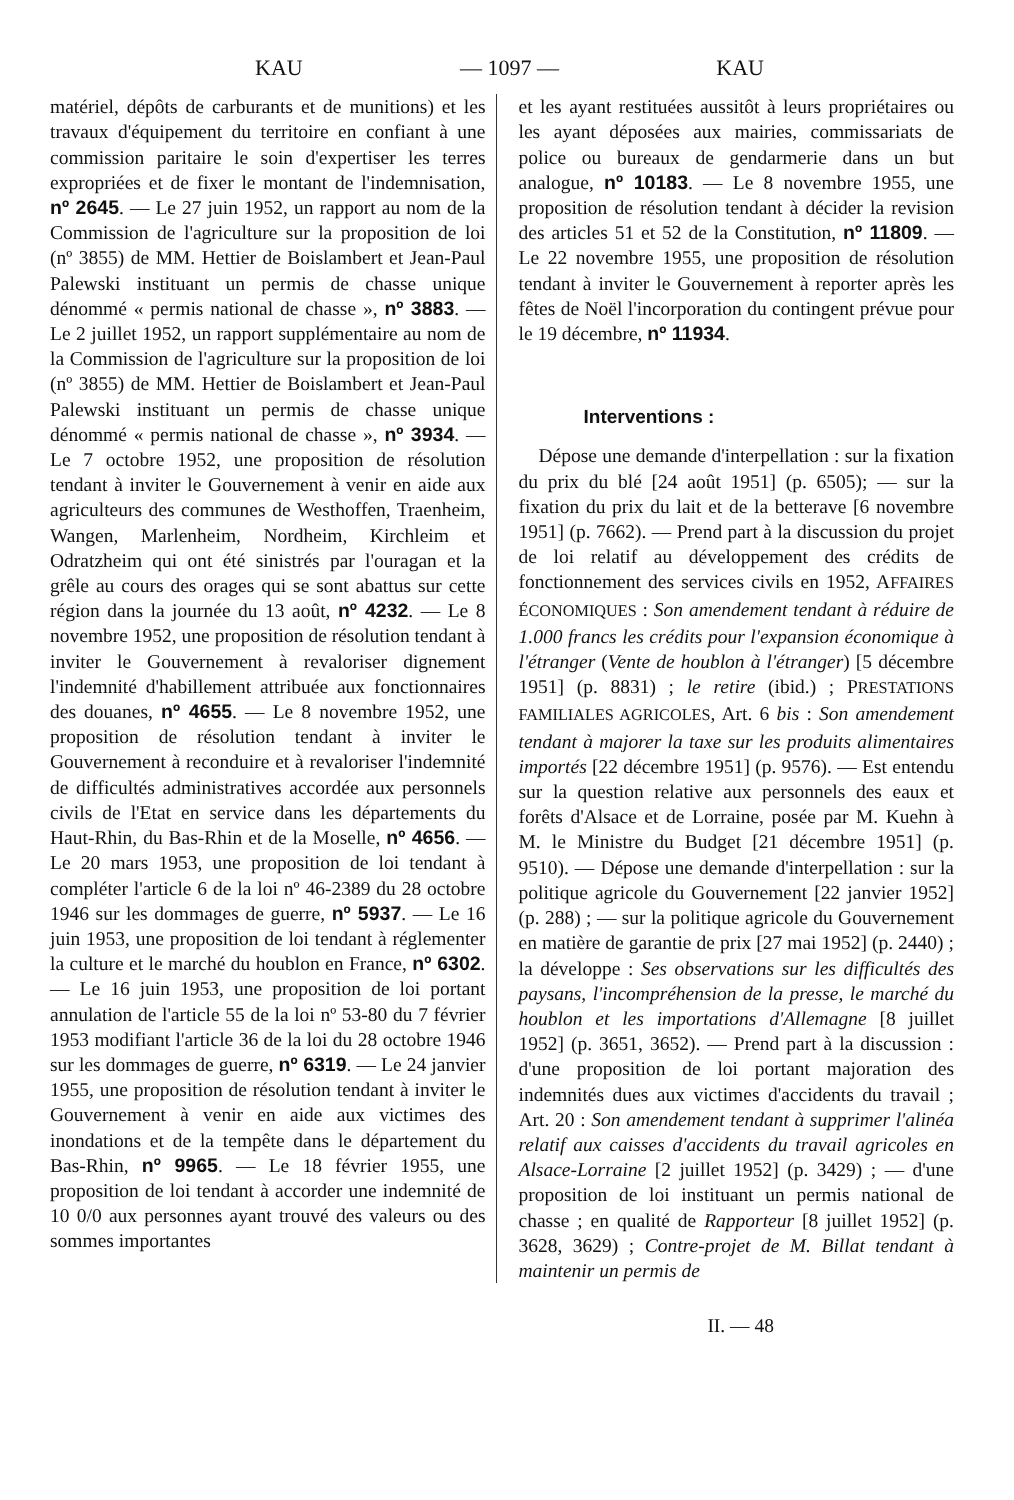KAU — 1097 — KAU
matériel, dépôts de carburants et de munitions) et les travaux d'équipement du territoire en confiant à une commission paritaire le soin d'expertiser les terres expropriées et de fixer le montant de l'indemnisation, nº 2645. — Le 27 juin 1952, un rapport au nom de la Commission de l'agriculture sur la proposition de loi (nº 3855) de MM. Hettier de Boislambert et Jean-Paul Palewski instituant un permis de chasse unique dénommé « permis national de chasse », nº 3883. — Le 2 juillet 1952, un rapport supplémentaire au nom de la Commission de l'agriculture sur la proposition de loi (nº 3855) de MM. Hettier de Boislambert et Jean-Paul Palewski instituant un permis de chasse unique dénommé « permis national de chasse », nº 3934. — Le 7 octobre 1952, une proposition de résolution tendant à inviter le Gouvernement à venir en aide aux agriculteurs des communes de Westhoffen, Traenheim, Wangen, Marlenheim, Nordheim, Kirchleim et Odratzheim qui ont été sinistrés par l'ouragan et la grêle au cours des orages qui se sont abattus sur cette région dans la journée du 13 août, nº 4232. — Le 8 novembre 1952, une proposition de résolution tendant à inviter le Gouvernement à revaloriser dignement l'indemnité d'habillement attribuée aux fonctionnaires des douanes, nº 4655. — Le 8 novembre 1952, une proposition de résolution tendant à inviter le Gouvernement à reconduire et à revaloriser l'indemnité de difficultés administratives accordée aux personnels civils de l'Etat en service dans les départements du Haut-Rhin, du Bas-Rhin et de la Moselle, nº 4656. — Le 20 mars 1953, une proposition de loi tendant à compléter l'article 6 de la loi nº 46-2389 du 28 octobre 1946 sur les dommages de guerre, nº 5937. — Le 16 juin 1953, une proposition de loi tendant à réglementer la culture et le marché du houblon en France, nº 6302. — Le 16 juin 1953, une proposition de loi portant annulation de l'article 55 de la loi nº 53-80 du 7 février 1953 modifiant l'article 36 de la loi du 28 octobre 1946 sur les dommages de guerre, nº 6319. — Le 24 janvier 1955, une proposition de résolution tendant à inviter le Gouvernement à venir en aide aux victimes des inondations et de la tempête dans le département du Bas-Rhin, nº 9965. — Le 18 février 1955, une proposition de loi tendant à accorder une indemnité de 10 0/0 aux personnes ayant trouvé des valeurs ou des sommes importantes
et les ayant restituées aussitôt à leurs propriétaires ou les ayant déposées aux mairies, commissariats de police ou bureaux de gendarmerie dans un but analogue, nº 10183. — Le 8 novembre 1955, une proposition de résolution tendant à décider la revision des articles 51 et 52 de la Constitution, nº 11809. — Le 22 novembre 1955, une proposition de résolution tendant à inviter le Gouvernement à reporter après les fêtes de Noël l'incorporation du contingent prévue pour le 19 décembre, nº 11934.
Interventions :
Dépose une demande d'interpellation : sur la fixation du prix du blé [24 août 1951] (p. 6505); — sur la fixation du prix du lait et de la betterave [6 novembre 1951] (p. 7662). — Prend part à la discussion du projet de loi relatif au développement des crédits de fonctionnement des services civils en 1952, AFFAIRES ÉCONOMIQUES : Son amendement tendant à réduire de 1.000 francs les crédits pour l'expansion économique à l'étranger (Vente de houblon à l'étranger) [5 décembre 1951] (p. 8831) ; le retire (ibid.) ; PRESTATIONS FAMILIALES AGRICOLES, Art. 6 bis : Son amendement tendant à majorer la taxe sur les produits alimentaires importés [22 décembre 1951] (p. 9576). — Est entendu sur la question relative aux personnels des eaux et forêts d'Alsace et de Lorraine, posée par M. Kuehn à M. le Ministre du Budget [21 décembre 1951] (p. 9510). — Dépose une demande d'interpellation : sur la politique agricole du Gouvernement [22 janvier 1952] (p. 288) ; — sur la politique agricole du Gouvernement en matière de garantie de prix [27 mai 1952] (p. 2440) ; la développe : Ses observations sur les difficultés des paysans, l'incompréhension de la presse, le marché du houblon et les importations d'Allemagne [8 juillet 1952] (p. 3651, 3652). — Prend part à la discussion : d'une proposition de loi portant majoration des indemnités dues aux victimes d'accidents du travail ; Art. 20 : Son amendement tendant à supprimer l'alinéa relatif aux caisses d'accidents du travail agricoles en Alsace-Lorraine [2 juillet 1952] (p. 3429) ; — d'une proposition de loi instituant un permis national de chasse ; en qualité de Rapporteur [8 juillet 1952] (p. 3628, 3629) ; Contre-projet de M. Billat tendant à maintenir un permis de
II. — 48